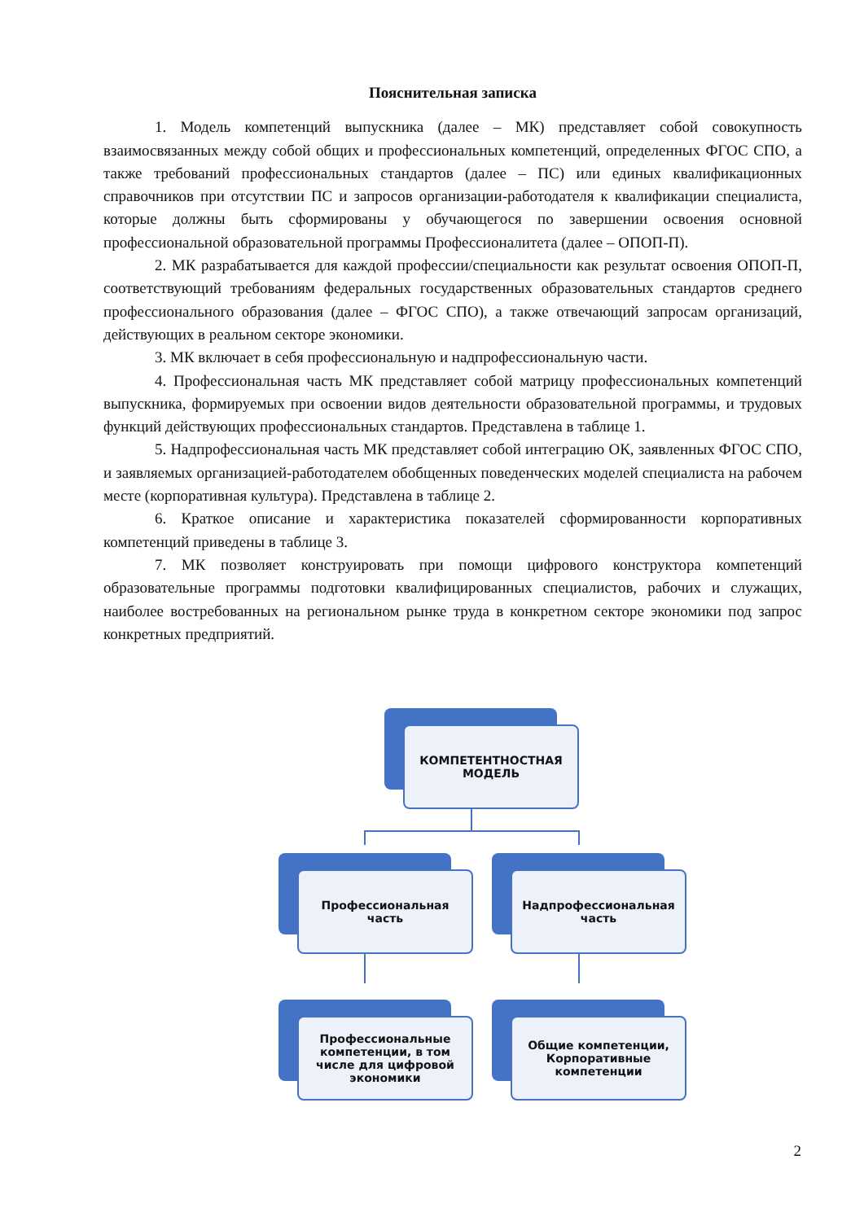Пояснительная записка
1. Модель компетенций выпускника (далее – МК) представляет собой совокупность взаимосвязанных между собой общих и профессиональных компетенций, определенных ФГОС СПО, а также требований профессиональных стандартов (далее – ПС) или единых квалификационных справочников при отсутствии ПС и запросов организации-работодателя к квалификации специалиста, которые должны быть сформированы у обучающегося по завершении освоения основной профессиональной образовательной программы Профессионалитета (далее – ОПОП-П).
2. МК разрабатывается для каждой профессии/специальности как результат освоения ОПОП-П, соответствующий требованиям федеральных государственных образовательных стандартов среднего профессионального образования (далее – ФГОС СПО), а также отвечающий запросам организаций, действующих в реальном секторе экономики.
3. МК включает в себя профессиональную и надпрофессиональную части.
4. Профессиональная часть МК представляет собой матрицу профессиональных компетенций выпускника, формируемых при освоении видов деятельности образовательной программы, и трудовых функций действующих профессиональных стандартов. Представлена в таблице 1.
5. Надпрофессиональная часть МК представляет собой интеграцию ОК, заявленных ФГОС СПО, и заявляемых организацией-работодателем обобщенных поведенческих моделей специалиста на рабочем месте (корпоративная культура). Представлена в таблице 2.
6. Краткое описание и характеристика показателей сформированности корпоративных компетенций приведены в таблице 3.
7. МК позволяет конструировать при помощи цифрового конструктора компетенций образовательные программы подготовки квалифицированных специалистов, рабочих и служащих, наиболее востребованных на региональном рынке труда в конкретном секторе экономики под запрос конкретных предприятий.
КОМПЕТЕНТНОСТНАЯ
МОДЕЛЬ
Профессиональная
часть
Надпрофессиональная
часть
Профессиональные компетенции, в том числе для цифровой экономики
Общие компетенции,
Корпоративные компетенции
2